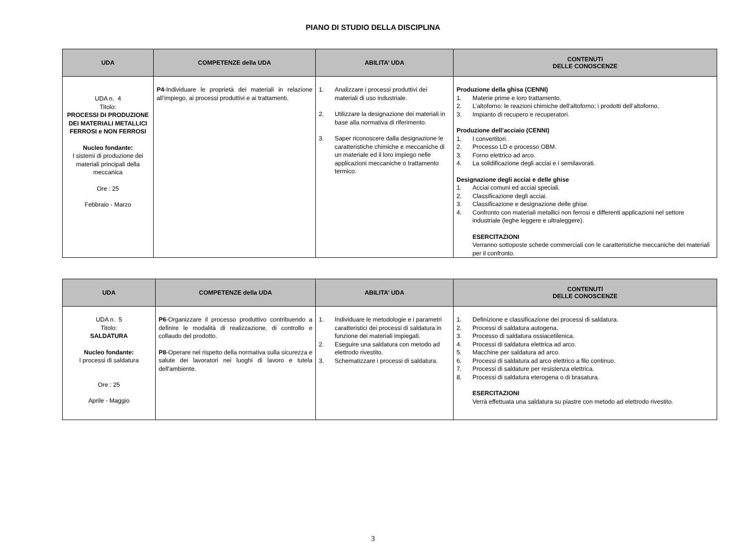PIANO DI STUDIO DELLA DISCIPLINA
| UDA | COMPETENZE della UDA | ABILITA’ UDA | CONTENUTI DELLE CONOSCENZE |
| --- | --- | --- | --- |
| UDA n. 4 Titolo: PROCESSI DI PRODUZIONE DEI MATERIALI METALLICI FERROSI e NON FERROSI Nucleo fondante: I sistemi di produzione dei materiali principali della meccanica Ore : 25 Febbraio - Marzo | P4 -Individuare le proprietà dei materiali in relazione all’impiego, ai processi produttivi e ai trattamenti. | 1. Analizzare i processi produttivi dei materiali di uso industriale. 2. Utilizzare la designazione dei materiali in base alla normativa di riferimento. 3. Saper riconoscere dalla designazione le caratteristiche chimiche e meccaniche di un materiale ed il loro impiego nelle applicazioni meccaniche o trattamento termico. | Produzione della ghisa (CENNI) 1. Materie prime e loro trattamento. 2. L’altoforno: le reazioni chimiche dell’altoforno; i prodotti dell’altoforno. 3. Impianto di recupero e recuperatori. Produzione dell’acciaio (CENNI) 1. I convertitori. 2. Processo LD e processo OBM. 3. Forno elettrico ad arco. 4. La solidificazione degli acciai e i semilavorati. Designazione degli acciai e delle ghise 1. Acciai comuni ed acciai speciali. 2. Classificazione degli acciai. 3. Classificazione e designazione delle ghise. 4. Confronto con materiali metallici non ferrosi e differenti applicazioni nel settore industriale (leghe leggere e ultraleggere). ESERCITAZIONI Verranno sottoposte schede commerciali con le caratteristiche meccaniche dei materiali per il confronto. |
| UDA | COMPETENZE della UDA | ABILITA’ UDA | CONTENUTI DELLE CONOSCENZE |
| --- | --- | --- | --- |
| UDA n. 5 Titolo: SALDATURA Nucleo fondante: I processi di saldatura Ore : 25 Aprile - Maggio | P6 -Organizzare il processo produttivo contribuendo a definire le modalità di realizzazione, di controllo e collaudo del prodotto. P8 -Operare nel rispetto della normativa sulla sicurezza e salute dei lavoratori nei luoghi di lavoro e tutela dell'ambiente. | 1. Individuare le metodologie e i parametri caratteristici dei processi di saldatura in funzione dei materiali impiegati. 2. Eseguire una saldatura con metodo ad elettrodo rivestito. 3. Schematizzare i processi di saldatura. | 1. Definizione e classificazione dei processi di saldatura. 2. Processi di saldatura autogena. 3. Processo di saldatura ossiacetilenica. 4. Processi di saldatura elettrica ad arco. 5. Macchine per saldatura ad arco. 6. Processi di saldatura ad arco elettrico a filo continuo. 7. Processi di saldature per resistenza elettrica. 8. Processi di saldatura eterogena o di brasatura. ESERCITAZIONI Verrà effettuata una saldatura su piastre con metodo ad elettrodo rivestito. |
3